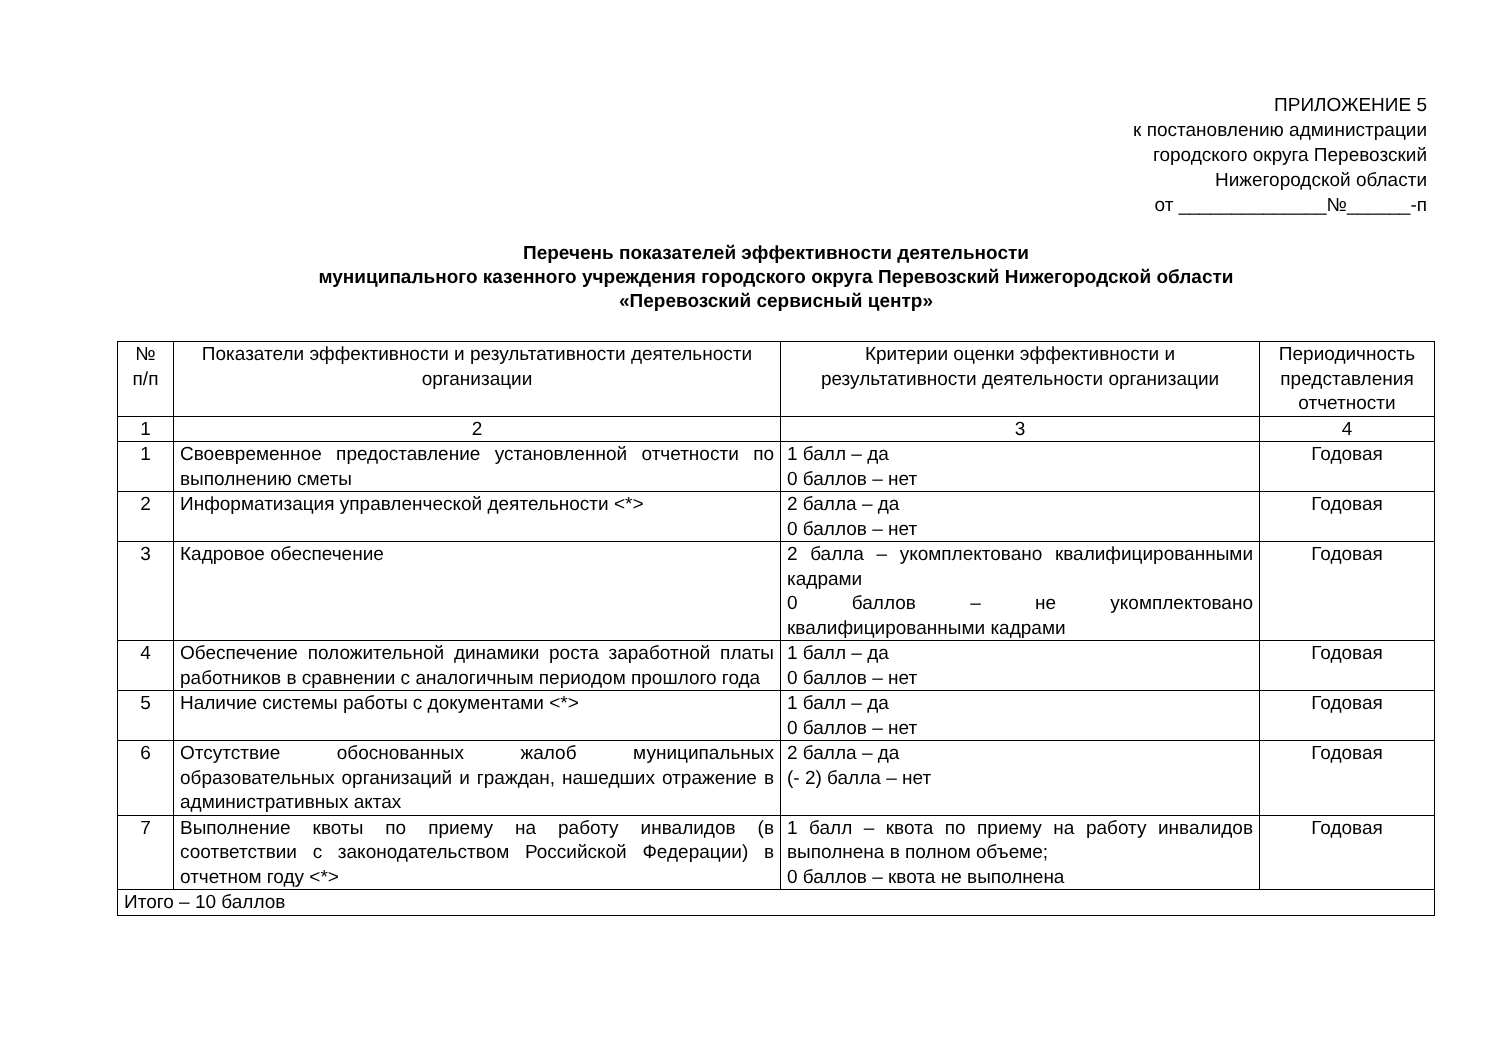ПРИЛОЖЕНИЕ 5
к постановлению администрации
городского округа Перевозский
Нижегородской области
от ______________№______-п
Перечень показателей эффективности деятельности
муниципального казенного учреждения городского округа Перевозский Нижегородской области
«Перевозский сервисный центр»
| № п/п | Показатели эффективности и результативности деятельности организации | Критерии оценки эффективности и результативности деятельности организации | Периодичность представления отчетности |
| --- | --- | --- | --- |
| 1 | 2 | 3 | 4 |
| 1 | Своевременное предоставление установленной отчетности по выполнению сметы | 1 балл – да 0 баллов – нет | Годовая |
| 2 | Информатизация управленческой деятельности <*> | 2 балла – да 0 баллов – нет | Годовая |
| 3 | Кадровое обеспечение | 2 балла – укомплектовано квалифицированными кадрами 0 баллов – не укомплектовано квалифицированными кадрами | Годовая |
| 4 | Обеспечение положительной динамики роста заработной платы работников в сравнении с аналогичным периодом прошлого года | 1 балл – да 0 баллов – нет | Годовая |
| 5 | Наличие системы работы с документами <*> | 1 балл – да 0 баллов – нет | Годовая |
| 6 | Отсутствие обоснованных жалоб муниципальных образовательных организаций и граждан, нашедших отражение в административных актах | 2 балла – да (- 2) балла – нет | Годовая |
| 7 | Выполнение квоты по приему на работу инвалидов (в соответствии с законодательством Российской Федерации) в отчетном году <*> | 1 балл – квота по приему на работу инвалидов выполнена в полном объеме; 0 баллов – квота не выполнена | Годовая |
| Итого – 10 баллов | | | |